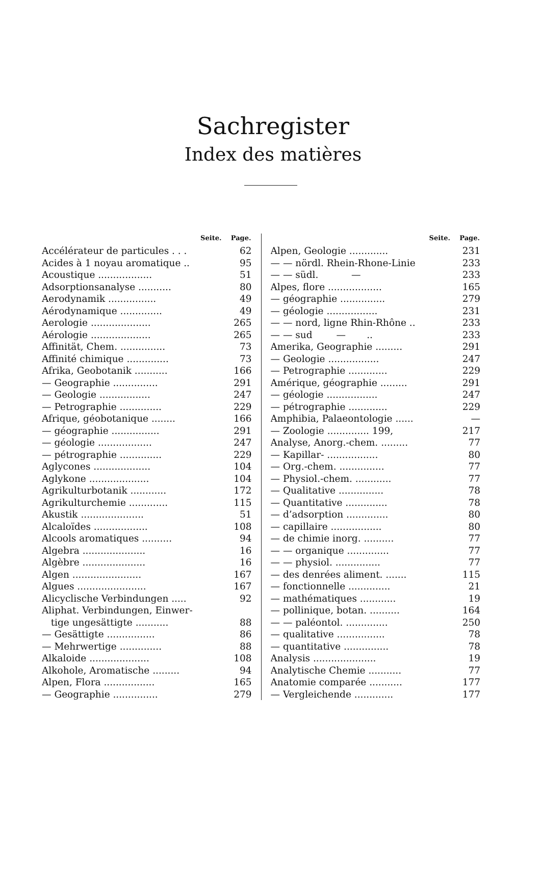Sachregister
Index des matières
| Seite. | Page. |
| --- | --- |
| Accélérateur de particules . . . | 62 |
| Acides à 1 noyau aromatique .. | 95 |
| Acoustique .................. | 51 |
| Adsorptionsanalyse ........... | 80 |
| Aerodynamik ................ | 49 |
| Aérodynamique .............. | 49 |
| Aerologie .................... | 265 |
| Aérologie .................... | 265 |
| Affinität, Chem. ............... | 73 |
| Affinité chimique .............. | 73 |
| Afrika, Geobotanik ........... | 166 |
| — Geographie ............... | 291 |
| — Geologie ................. | 247 |
| — Petrographie .............. | 229 |
| Afrique, géobotanique ........ | 166 |
| — géographie ................ | 291 |
| — géologie .................. | 247 |
| — pétrographie .............. | 229 |
| Aglycones ................... | 104 |
| Aglykone .................... | 104 |
| Agrikulturbotanik ............ | 172 |
| Agrikulturchemie ............. | 115 |
| Akustik ..................... | 51 |
| Alcaloïdes .................. | 108 |
| Alcools aromatiques .......... | 94 |
| Algebra ..................... | 16 |
| Algèbre ..................... | 16 |
| Algen ....................... | 167 |
| Algues ....................... | 167 |
| Alicyclische Verbindungen ..... | 92 |
| Aliphat. Verbindungen, Einwer- | |
| tige ungesättigte ........... | 88 |
| — Gesättigte ................ | 86 |
| — Mehrwertige .............. | 88 |
| Alkaloide .................... | 108 |
| Alkohole, Aromatische ......... | 94 |
| Alpen, Flora ................. | 165 |
| — Geographie ............... | 279 |
| Seite. | Page. |
| --- | --- |
| Alpen, Geologie ............. | 231 |
| — — nördl. Rhein-Rhone-Linie | 233 |
| — — südl. — | 233 |
| Alpes, flore .................. | 165 |
| — géographie ............... | 279 |
| — géologie ................. | 231 |
| — — nord, ligne Rhin-Rhône .. | 233 |
| — — sud — .. | 233 |
| Amerika, Geographie ......... | 291 |
| — Geologie ................. | 247 |
| — Petrographie ............. | 229 |
| Amérique, géographie ......... | 291 |
| — géologie ................. | 247 |
| — pétrographie ............. | 229 |
| Amphibia, Palaeontologie ...... | — |
| — Zoologie .............. 199, | 217 |
| Analyse, Anorg.-chem. ......... | 77 |
| — Kapillar- ................. | 80 |
| — Org.-chem. ............... | 77 |
| — Physiol.-chem. ............ | 77 |
| — Qualitative ............... | 78 |
| — Quantitative .............. | 78 |
| — d’adsorption .............. | 80 |
| — capillaire ................. | 80 |
| — de chimie inorg. .......... | 77 |
| — — organique .............. | 77 |
| — — physiol. ............... | 77 |
| — des denrées aliment. ....... | 115 |
| — fonctionnelle .............. | 21 |
| — mathématiques ............ | 19 |
| — pollinique, botan. .......... | 164 |
| — — paléontol. .............. | 250 |
| — qualitative ................ | 78 |
| — quantitative ............... | 78 |
| Analysis ..................... | 19 |
| Analytische Chemie ........... | 77 |
| Anatomie comparée ........... | 177 |
| — Vergleichende ............. | 177 |